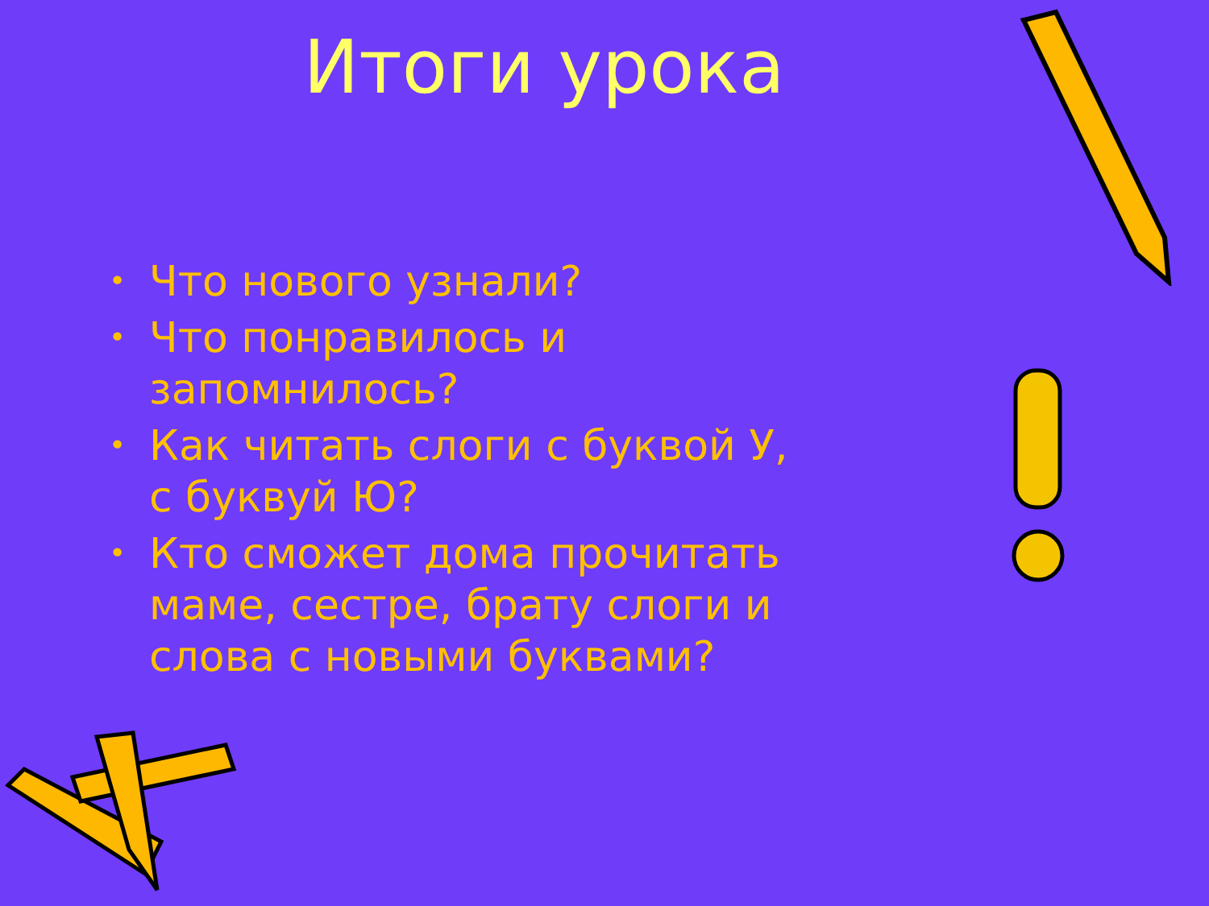Итоги урока
• Что нового узнали?
• Что понравилось и запомнилось?
• Как читать слоги с буквой У, с буквуй Ю?
• Кто сможет дома прочитать маме, сестре, брату слоги и слова с новыми буквами?